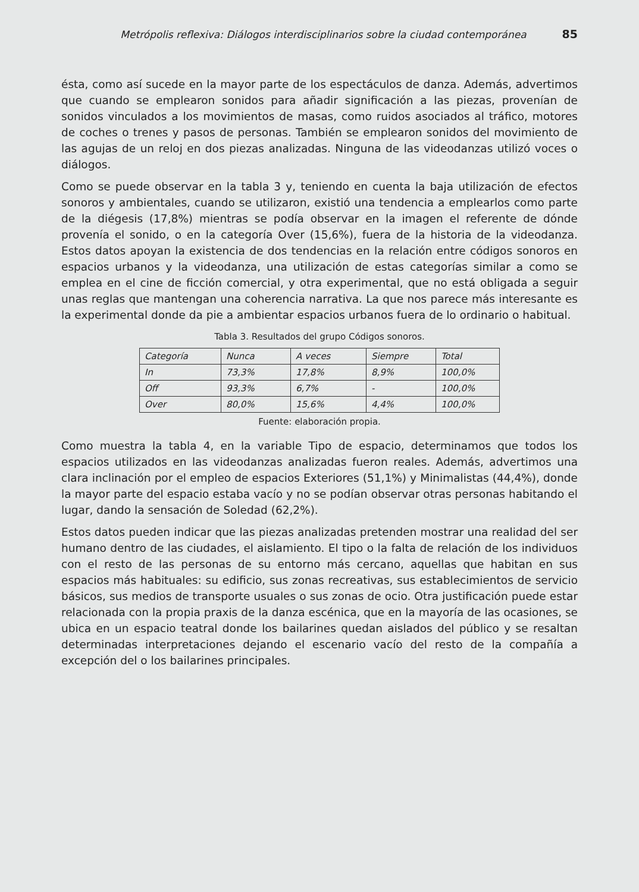Metrópolis reflexiva: Diálogos interdisciplinarios sobre la ciudad contemporánea 85
ésta, como así sucede en la mayor parte de los espectáculos de danza. Además, advertimos que cuando se emplearon sonidos para añadir significación a las piezas, provenían de sonidos vinculados a los movimientos de masas, como ruidos asociados al tráfico, motores de coches o trenes y pasos de personas. También se emplearon sonidos del movimiento de las agujas de un reloj en dos piezas analizadas. Ninguna de las videodanzas utilizó voces o diálogos.
Como se puede observar en la tabla 3 y, teniendo en cuenta la baja utilización de efectos sonoros y ambientales, cuando se utilizaron, existió una tendencia a emplearlos como parte de la diégesis (17,8%) mientras se podía observar en la imagen el referente de dónde provenía el sonido, o en la categoría Over (15,6%), fuera de la historia de la videodanza. Estos datos apoyan la existencia de dos tendencias en la relación entre códigos sonoros en espacios urbanos y la videodanza, una utilización de estas categorías similar a como se emplea en el cine de ficción comercial, y otra experimental, que no está obligada a seguir unas reglas que mantengan una coherencia narrativa. La que nos parece más interesante es la experimental donde da pie a ambientar espacios urbanos fuera de lo ordinario o habitual.
Tabla 3. Resultados del grupo Códigos sonoros.
| Categoría | Nunca | A veces | Siempre | Total |
| In | 73,3% | 17,8% | 8,9% | 100,0% |
| Off | 93,3% | 6,7% | - | 100,0% |
| Over | 80,0% | 15,6% | 4,4% | 100,0% |
Fuente: elaboración propia.
Como muestra la tabla 4, en la variable Tipo de espacio, determinamos que todos los espacios utilizados en las videodanzas analizadas fueron reales. Además, advertimos una clara inclinación por el empleo de espacios Exteriores (51,1%) y Minimalistas (44,4%), donde la mayor parte del espacio estaba vacío y no se podían observar otras personas habitando el lugar, dando la sensación de Soledad (62,2%).
Estos datos pueden indicar que las piezas analizadas pretenden mostrar una realidad del ser humano dentro de las ciudades, el aislamiento. El tipo o la falta de relación de los individuos con el resto de las personas de su entorno más cercano, aquellas que habitan en sus espacios más habituales: su edificio, sus zonas recreativas, sus establecimientos de servicio básicos, sus medios de transporte usuales o sus zonas de ocio. Otra justificación puede estar relacionada con la propia praxis de la danza escénica, que en la mayoría de las ocasiones, se ubica en un espacio teatral donde los bailarines quedan aislados del público y se resaltan determinadas interpretaciones dejando el escenario vacío del resto de la compañía a excepción del o los bailarines principales.